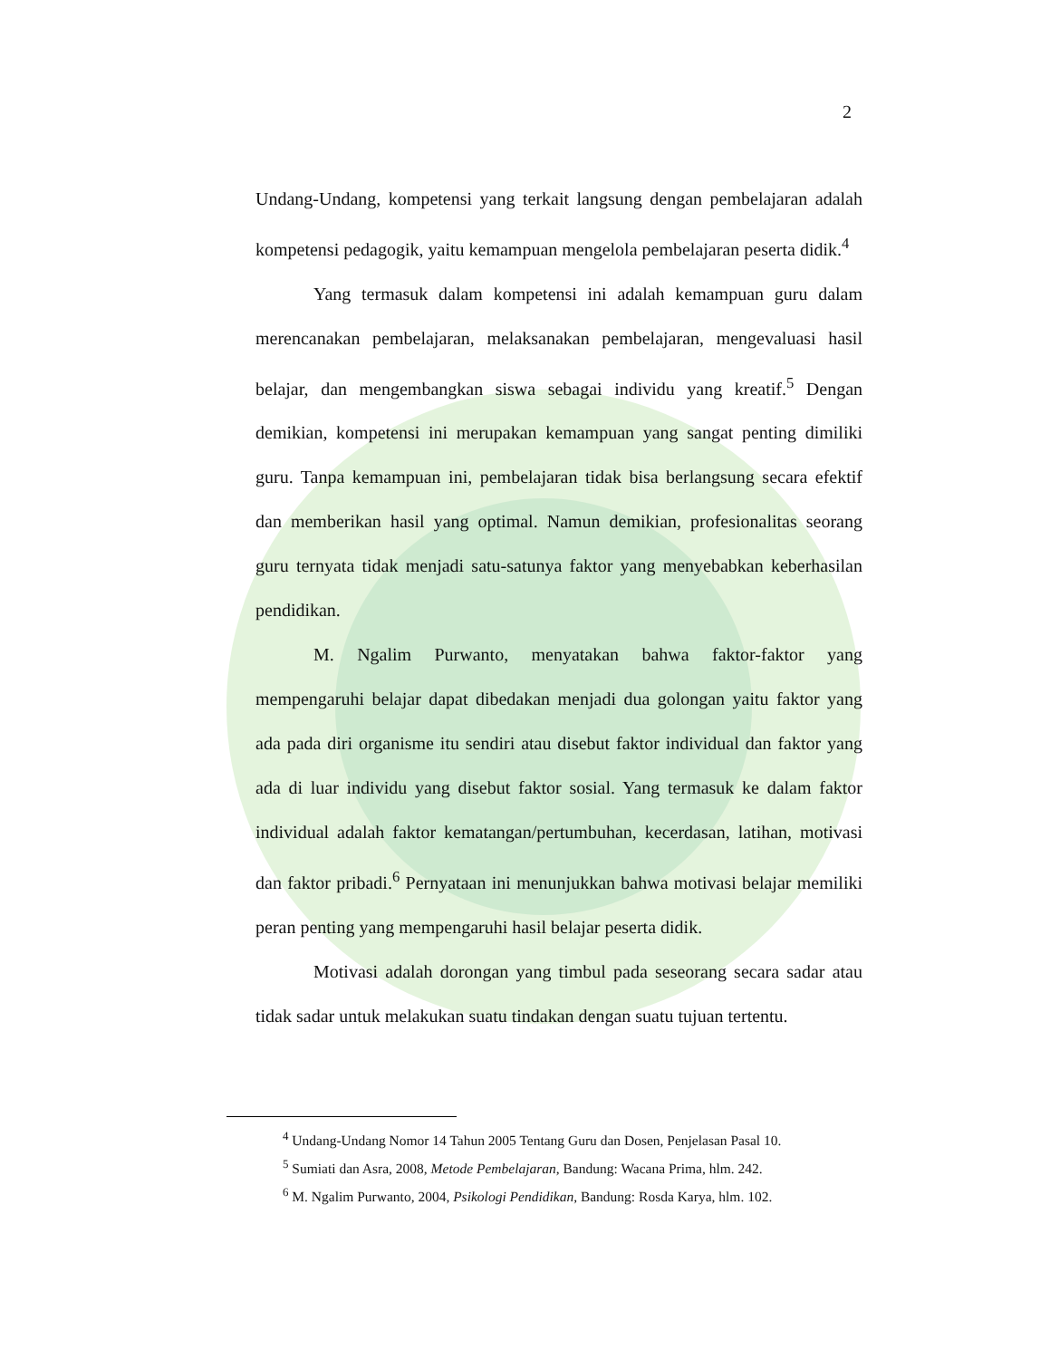2
Undang-Undang, kompetensi yang terkait langsung dengan pembelajaran adalah kompetensi pedagogik, yaitu kemampuan mengelola pembelajaran peserta didik.<sup>4</sup>
Yang termasuk dalam kompetensi ini adalah kemampuan guru dalam merencanakan pembelajaran, melaksanakan pembelajaran, mengevaluasi hasil belajar, dan mengembangkan siswa sebagai individu yang kreatif.<sup>5</sup> Dengan demikian, kompetensi ini merupakan kemampuan yang sangat penting dimiliki guru. Tanpa kemampuan ini, pembelajaran tidak bisa berlangsung secara efektif dan memberikan hasil yang optimal. Namun demikian, profesionalitas seorang guru ternyata tidak menjadi satu-satunya faktor yang menyebabkan keberhasilan pendidikan.
M. Ngalim Purwanto, menyatakan bahwa faktor-faktor yang mempengaruhi belajar dapat dibedakan menjadi dua golongan yaitu faktor yang ada pada diri organisme itu sendiri atau disebut faktor individual dan faktor yang ada di luar individu yang disebut faktor sosial. Yang termasuk ke dalam faktor individual adalah faktor kematangan/pertumbuhan, kecerdasan, latihan, motivasi dan faktor pribadi.<sup>6</sup> Pernyataan ini menunjukkan bahwa motivasi belajar memiliki peran penting yang mempengaruhi hasil belajar peserta didik.
Motivasi adalah dorongan yang timbul pada seseorang secara sadar atau tidak sadar untuk melakukan suatu tindakan dengan suatu tujuan tertentu.
<sup>4</sup> Undang-Undang Nomor 14 Tahun 2005 Tentang Guru dan Dosen, Penjelasan Pasal 10.
<sup>5</sup> Sumiati dan Asra, 2008, Metode Pembelajaran, Bandung: Wacana Prima, hlm. 242.
<sup>6</sup> M. Ngalim Purwanto, 2004, Psikologi Pendidikan, Bandung: Rosda Karya, hlm. 102.